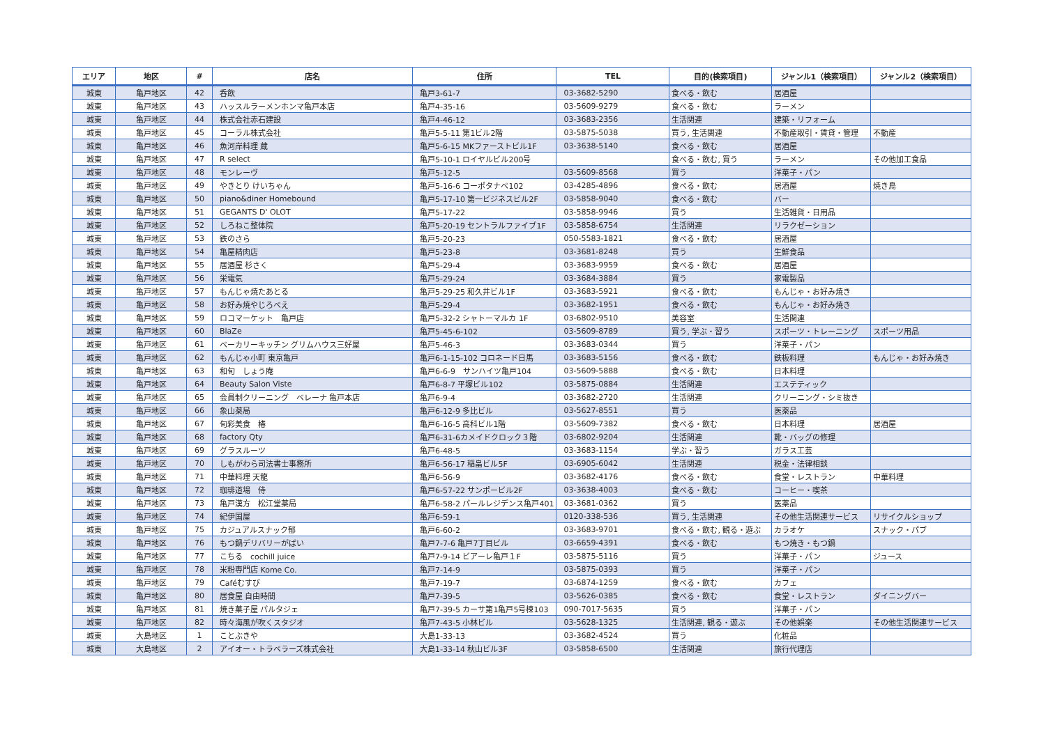| エリア | 地区 | # | 店名 | 住所 | TEL | 目的(検索項目) | ジャンル1（検索項目） | ジャンル2（検索項目） |
| --- | --- | --- | --- | --- | --- | --- | --- | --- |
| 城東 | 亀戸地区 | 42 | 呑飲 | 亀戸3-61-7 | 03-3682-5290 | 食べる・飲む | 居酒屋 | |
| 城東 | 亀戸地区 | 43 | ハッスルラーメンホンマ亀戸本店 | 亀戸4-35-16 | 03-5609-9279 | 食べる・飲む | ラーメン | |
| 城東 | 亀戸地区 | 44 | 株式会社赤石建設 | 亀戸4-46-12 | 03-3683-2356 | 生活関連 | 建築・リフォーム | |
| 城東 | 亀戸地区 | 45 | コーラル株式会社 | 亀戸5-5-11 第1ビル2階 | 03-5875-5038 | 買う, 生活関連 | 不動産取引・賃貸・管理 | 不動産 |
| 城東 | 亀戸地区 | 46 | 魚河岸料理 蔵 | 亀戸5-6-15 MKファーストビル1F | 03-3638-5140 | 食べる・飲む | 居酒屋 | |
| 城東 | 亀戸地区 | 47 | R select | 亀戸5-10-1 ロイヤルビル200号 | | 食べる・飲む, 買う | ラーメン | その他加工食品 |
| 城東 | 亀戸地区 | 48 | モンレーヴ | 亀戸5-12-5 | 03-5609-8568 | 買う | 洋菓子・パン | |
| 城東 | 亀戸地区 | 49 | やきとり けいちゃん | 亀戸5-16-6 コーポタナベ102 | 03-4285-4896 | 食べる・飲む | 居酒屋 | 焼き鳥 |
| 城東 | 亀戸地区 | 50 | piano&diner Homebound | 亀戸5-17-10 第一ビジネスビル2F | 03-5858-9040 | 食べる・飲む | バー | |
| 城東 | 亀戸地区 | 51 | GEGANTS D' OLOT | 亀戸5-17-22 | 03-5858-9946 | 買う | 生活雑貨・日用品 | |
| 城東 | 亀戸地区 | 52 | しろねこ整体院 | 亀戸5-20-19 セントラルファイブ1F | 03-5858-6754 | 生活関連 | リラクゼーション | |
| 城東 | 亀戸地区 | 53 | 鉄のさら | 亀戸5-20-23 | 050-5583-1821 | 食べる・飲む | 居酒屋 | |
| 城東 | 亀戸地区 | 54 | 亀屋精肉店 | 亀戸5-23-8 | 03-3681-8248 | 買う | 生鮮食品 | |
| 城東 | 亀戸地区 | 55 | 居酒屋 杉さく | 亀戸5-29-4 | 03-3683-9959 | 食べる・飲む | 居酒屋 | |
| 城東 | 亀戸地区 | 56 | 栄電気 | 亀戸5-29-24 | 03-3684-3884 | 買う | 家電製品 | |
| 城東 | 亀戸地区 | 57 | もんじゃ焼たあとる | 亀戸5-29-25 和久井ビル1F | 03-3683-5921 | 食べる・飲む | もんじゃ・お好み焼き | |
| 城東 | 亀戸地区 | 58 | お好み焼やじろべえ | 亀戸5-29-4 | 03-3682-1951 | 食べる・飲む | もんじゃ・お好み焼き | |
| 城東 | 亀戸地区 | 59 | ロコマーケット 亀戸店 | 亀戸5-32-2 シャトーマルカ 1F | 03-6802-9510 | 美容室 | 生活関連 | |
| 城東 | 亀戸地区 | 60 | BlaZe | 亀戸5-45-6-102 | 03-5609-8789 | 買う, 学ぶ・習う | スポーツ・トレーニング | スポーツ用品 |
| 城東 | 亀戸地区 | 61 | ベーカリーキッチン グリムハウス三好屋 | 亀戸5-46-3 | 03-3683-0344 | 買う | 洋菓子・パン | |
| 城東 | 亀戸地区 | 62 | もんじゃ小町 東京亀戸 | 亀戸6-1-15-102 コロネード日馬 | 03-3683-5156 | 食べる・飲む | 鉄板料理 | もんじゃ・お好み焼き |
| 城東 | 亀戸地区 | 63 | 和旬 しょう庵 | 亀戸6-6-9 サンハイツ亀戸104 | 03-5609-5888 | 食べる・飲む | 日本料理 | |
| 城東 | 亀戸地区 | 64 | Beauty Salon Viste | 亀戸6-8-7 平塚ビル102 | 03-5875-0884 | 生活関連 | エステティック | |
| 城東 | 亀戸地区 | 65 | 会員制クリーニング ベレーナ 亀戸本店 | 亀戸6-9-4 | 03-3682-2720 | 生活関連 | クリーニング・シミ抜き | |
| 城東 | 亀戸地区 | 66 | 象山薬局 | 亀戸6-12-9 多比ビル | 03-5627-8551 | 買う | 医薬品 | |
| 城東 | 亀戸地区 | 67 | 旬彩美食 椿 | 亀戸6-16-5 高科ビル1階 | 03-5609-7382 | 食べる・飲む | 日本料理 | 居酒屋 |
| 城東 | 亀戸地区 | 68 | factory Qty | 亀戸6-31-6カメイドクロック３階 | 03-6802-9204 | 生活関連 | 靴・バッグの修理 | |
| 城東 | 亀戸地区 | 69 | グラスルーツ | 亀戸6-48-5 | 03-3683-1154 | 学ぶ・習う | ガラス工芸 | |
| 城東 | 亀戸地区 | 70 | しもがわら司法書士事務所 | 亀戸6-56-17 稲畠ビル5F | 03-6905-6042 | 生活関連 | 税金・法律相談 | |
| 城東 | 亀戸地区 | 71 | 中華料理 天龍 | 亀戸6-56-9 | 03-3682-4176 | 食べる・飲む | 食堂・レストラン | 中華料理 |
| 城東 | 亀戸地区 | 72 | 珈琲道場 侍 | 亀戸6-57-22 サンポービル2F | 03-3638-4003 | 食べる・飲む | コーヒー・喫茶 | |
| 城東 | 亀戸地区 | 73 | 亀戸漢方 松江堂薬局 | 亀戸6-58-2 パールレジデンス亀戸401 | 03-3681-0362 | 買う | 医薬品 | |
| 城東 | 亀戸地区 | 74 | 紀伊国屋 | 亀戸6-59-1 | 0120-338-536 | 買う, 生活関連 | その他生活関連サービス | リサイクルショップ |
| 城東 | 亀戸地区 | 75 | カジュアルスナック郁 | 亀戸6-60-2 | 03-3683-9701 | 食べる・飲む, 観る・遊ぶ | カラオケ | スナック・パブ |
| 城東 | 亀戸地区 | 76 | もつ鍋デリバリーがばい | 亀戸7-7-6 亀戸7丁目ビル | 03-6659-4391 | 食べる・飲む | もつ焼き・もつ鍋 | |
| 城東 | 亀戸地区 | 77 | こちる cochill juice | 亀戸7-9-14 ビアーレ亀戸１F | 03-5875-5116 | 買う | 洋菓子・パン | ジュース |
| 城東 | 亀戸地区 | 78 | 米粉専門店 Kome Co. | 亀戸7-14-9 | 03-5875-0393 | 買う | 洋菓子・パン | |
| 城東 | 亀戸地区 | 79 | Caféむすび | 亀戸7-19-7 | 03-6874-1259 | 食べる・飲む | カフェ | |
| 城東 | 亀戸地区 | 80 | 居食屋 自由時間 | 亀戸7-39-5 | 03-5626-0385 | 食べる・飲む | 食堂・レストラン | ダイニングバー |
| 城東 | 亀戸地区 | 81 | 焼き菓子屋 パルタジェ | 亀戸7-39-5 カーサ第1亀戸5号棟103 | 090-7017-5635 | 買う | 洋菓子・パン | |
| 城東 | 亀戸地区 | 82 | 時々海風が吹くスタジオ | 亀戸7-43-5 小林ビル | 03-5628-1325 | 生活関連, 観る・遊ぶ | その他娯楽 | その他生活関連サービス |
| 城東 | 大島地区 | 1 | ことぶきや | 大島1-33-13 | 03-3682-4524 | 買う | 化粧品 | |
| 城東 | 大島地区 | 2 | アイオー・トラベラーズ株式会社 | 大島1-33-14 秋山ビル3F | 03-5858-6500 | 生活関連 | 旅行代理店 | |